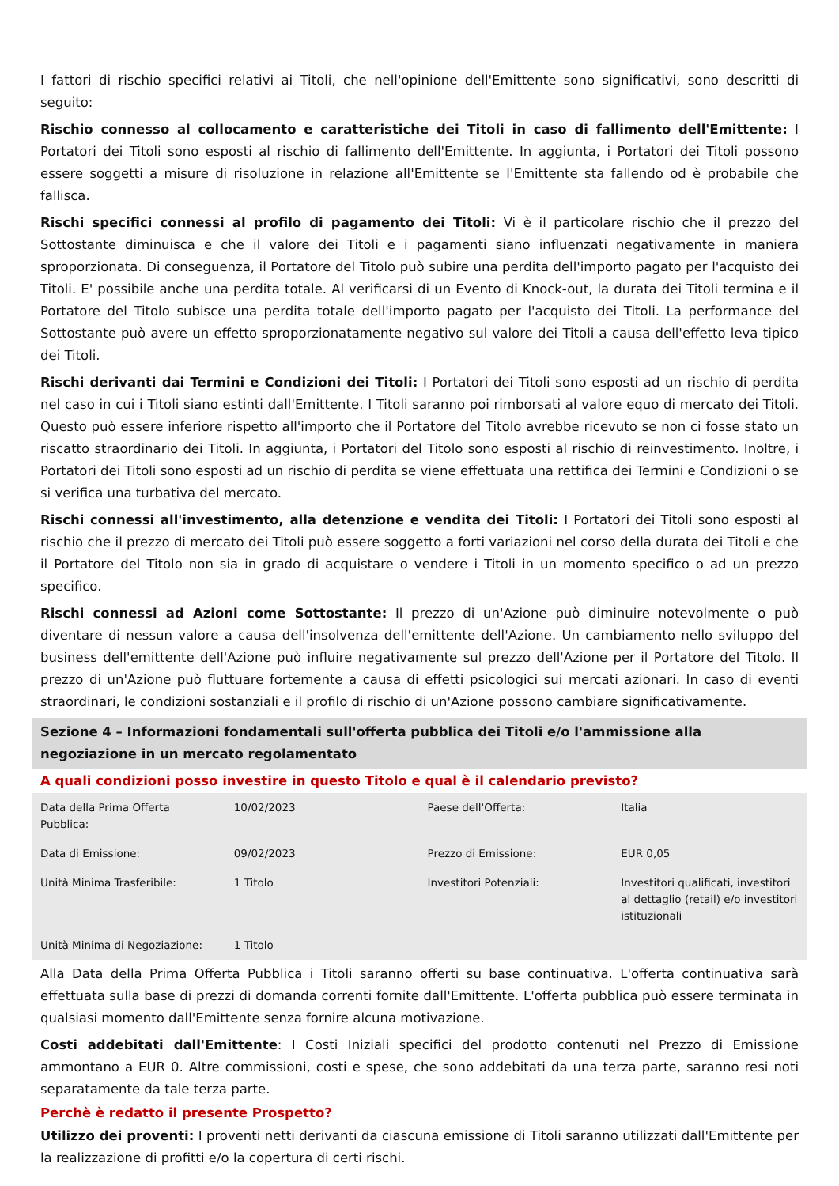I fattori di rischio specifici relativi ai Titoli, che nell'opinione dell'Emittente sono significativi, sono descritti di seguito:
Rischio connesso al collocamento e caratteristiche dei Titoli in caso di fallimento dell'Emittente: I Portatori dei Titoli sono esposti al rischio di fallimento dell'Emittente. In aggiunta, i Portatori dei Titoli possono essere soggetti a misure di risoluzione in relazione all'Emittente se l'Emittente sta fallendo od è probabile che fallisca.
Rischi specifici connessi al profilo di pagamento dei Titoli: Vi è il particolare rischio che il prezzo del Sottostante diminuisca e che il valore dei Titoli e i pagamenti siano influenzati negativamente in maniera sproporzionata. Di conseguenza, il Portatore del Titolo può subire una perdita dell'importo pagato per l'acquisto dei Titoli. E' possibile anche una perdita totale. Al verificarsi di un Evento di Knock-out, la durata dei Titoli termina e il Portatore del Titolo subisce una perdita totale dell'importo pagato per l'acquisto dei Titoli. La performance del Sottostante può avere un effetto sproporzionatamente negativo sul valore dei Titoli a causa dell'effetto leva tipico dei Titoli.
Rischi derivanti dai Termini e Condizioni dei Titoli: I Portatori dei Titoli sono esposti ad un rischio di perdita nel caso in cui i Titoli siano estinti dall'Emittente. I Titoli saranno poi rimborsati al valore equo di mercato dei Titoli. Questo può essere inferiore rispetto all'importo che il Portatore del Titolo avrebbe ricevuto se non ci fosse stato un riscatto straordinario dei Titoli. In aggiunta, i Portatori del Titolo sono esposti al rischio di reinvestimento. Inoltre, i Portatori dei Titoli sono esposti ad un rischio di perdita se viene effettuata una rettifica dei Termini e Condizioni o se si verifica una turbativa del mercato.
Rischi connessi all'investimento, alla detenzione e vendita dei Titoli: I Portatori dei Titoli sono esposti al rischio che il prezzo di mercato dei Titoli può essere soggetto a forti variazioni nel corso della durata dei Titoli e che il Portatore del Titolo non sia in grado di acquistare o vendere i Titoli in un momento specifico o ad un prezzo specifico.
Rischi connessi ad Azioni come Sottostante: Il prezzo di un'Azione può diminuire notevolmente o può diventare di nessun valore a causa dell'insolvenza dell'emittente dell'Azione. Un cambiamento nello sviluppo del business dell'emittente dell'Azione può influire negativamente sul prezzo dell'Azione per il Portatore del Titolo. Il prezzo di un'Azione può fluttuare fortemente a causa di effetti psicologici sui mercati azionari. In caso di eventi straordinari, le condizioni sostanziali e il profilo di rischio di un'Azione possono cambiare significativamente.
Sezione 4 – Informazioni fondamentali sull'offerta pubblica dei Titoli e/o l'ammissione alla negoziazione in un mercato regolamentato
A quali condizioni posso investire in questo Titolo e qual è il calendario previsto?
| Data della Prima Offerta Pubblica: | 10/02/2023 | Paese dell'Offerta: | Italia |
| Data di Emissione: | 09/02/2023 | Prezzo di Emissione: | EUR 0,05 |
| Unità Minima Trasferibile: | 1 Titolo | Investitori Potenziali: | Investitori qualificati, investitori al dettaglio (retail) e/o investitori istituzionali |
| Unità Minima di Negoziazione: | 1 Titolo | | |
Alla Data della Prima Offerta Pubblica i Titoli saranno offerti su base continuativa. L'offerta continuativa sarà effettuata sulla base di prezzi di domanda correnti fornite dall'Emittente. L'offerta pubblica può essere terminata in qualsiasi momento dall'Emittente senza fornire alcuna motivazione.
Costi addebitati dall'Emittente: I Costi Iniziali specifici del prodotto contenuti nel Prezzo di Emissione ammontano a EUR 0. Altre commissioni, costi e spese, che sono addebitati da una terza parte, saranno resi noti separatamente da tale terza parte.
Perchè è redatto il presente Prospetto?
Utilizzo dei proventi: I proventi netti derivanti da ciascuna emissione di Titoli saranno utilizzati dall'Emittente per la realizzazione di profitti e/o la copertura di certi rischi.